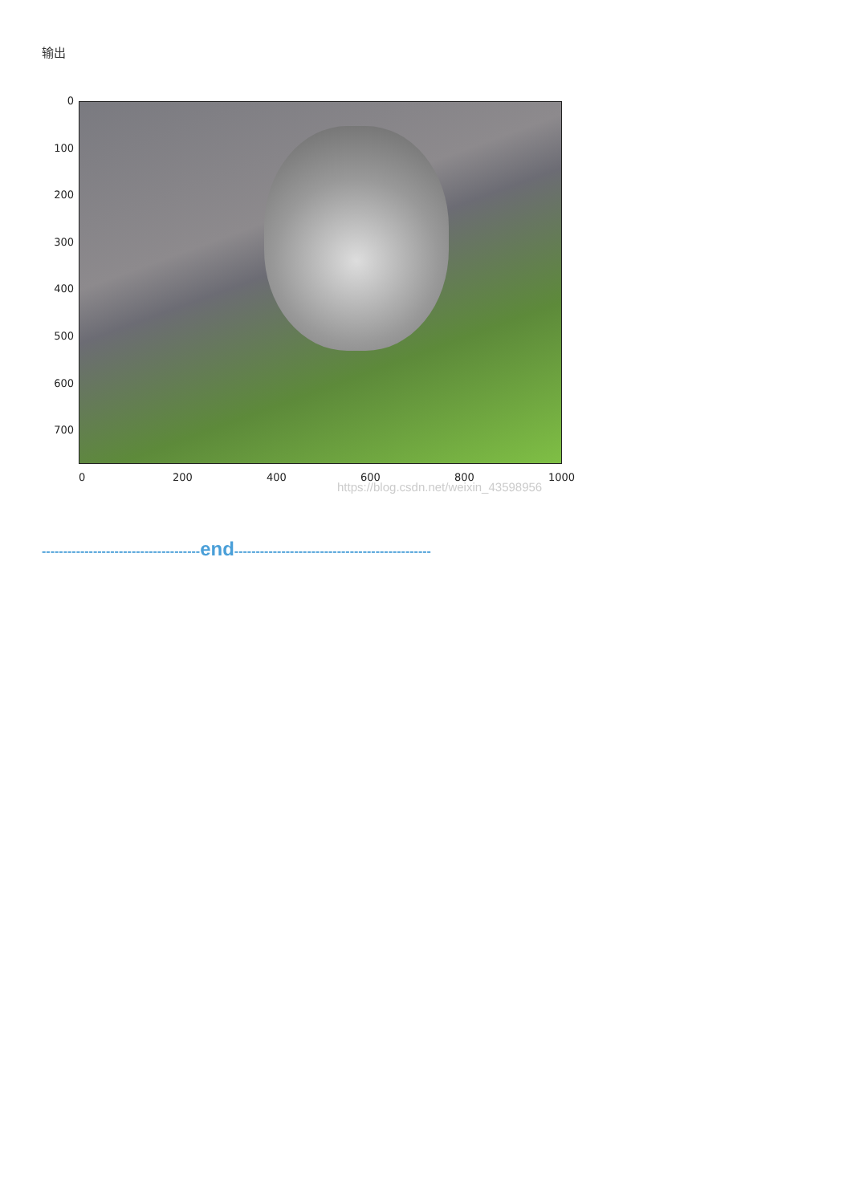输出
0
100
200
300
400
500
600
700
0 200 400 600 800 1000
https://blog.csdn.net/weixin_43598956
-------------------------------------end----------------------------------------------